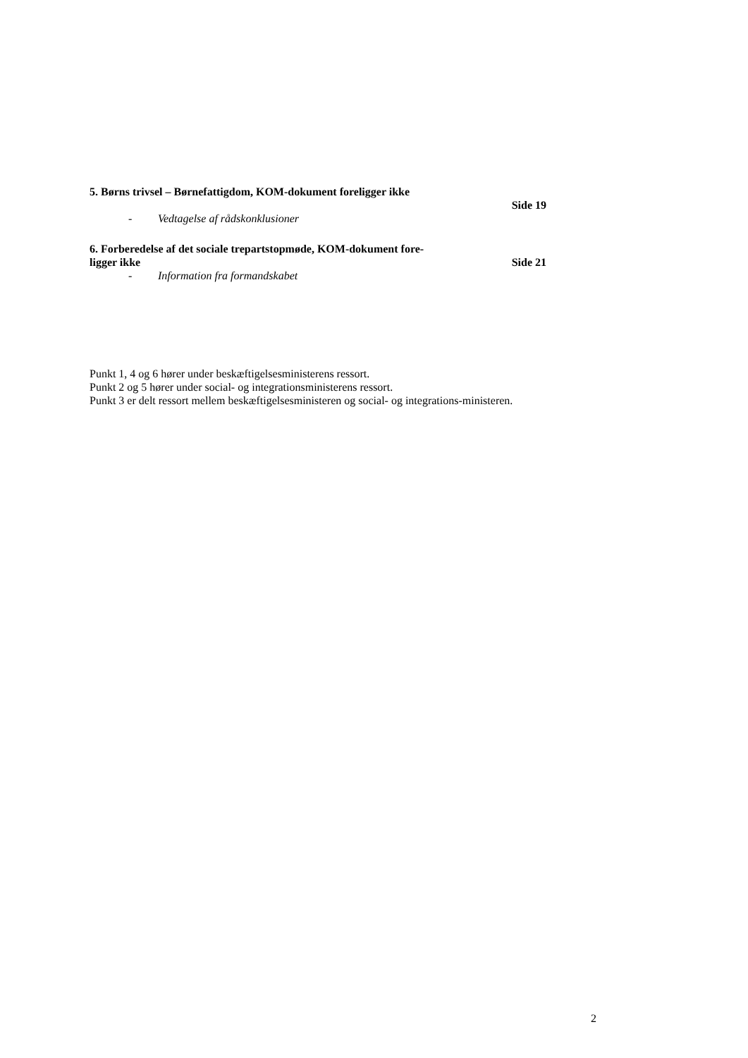5. Børns trivsel – Børnefattigdom, KOM-dokument foreligger ikke
Side 19
- Vedtagelse af rådskonklusioner
6. Forberedelse af det sociale trepartstopmøde, KOM-dokument fore-
ligger ikke Side 21
- Information fra formandskabet
Punkt 1, 4 og 6 hører under beskæftigelsesministerens ressort.
Punkt 2 og 5 hører under social- og integrationsministerens ressort.
Punkt 3 er delt ressort mellem beskæftigelsesministeren og social- og integrations-ministeren.
2